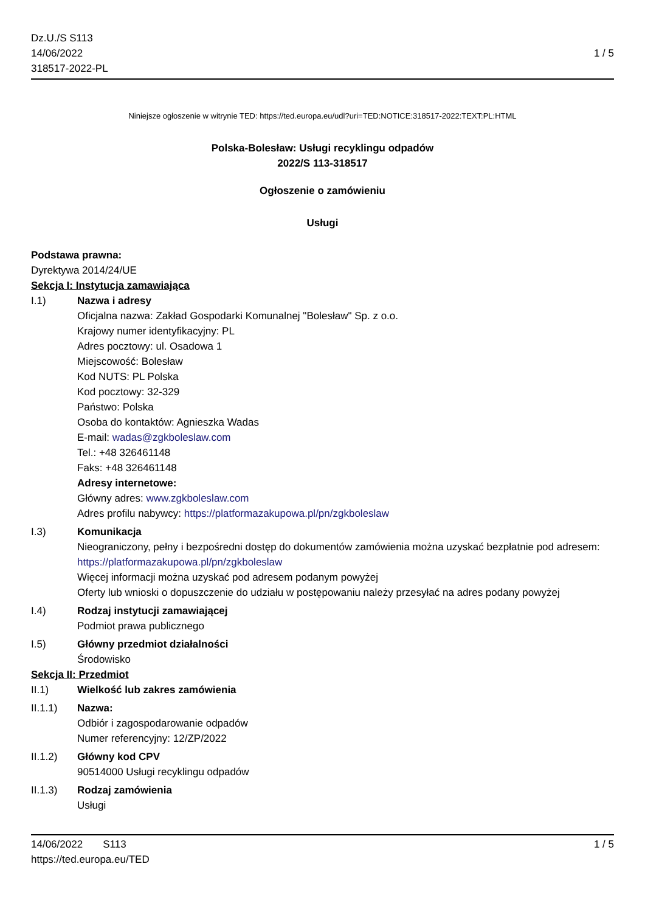Dz.U./S S113
14/06/2022
318517-2022-PL
1 / 5
Niniejsze ogłoszenie w witrynie TED: https://ted.europa.eu/udl?uri=TED:NOTICE:318517-2022:TEXT:PL:HTML
Polska-Bolesław: Usługi recyklingu odpadów
2022/S 113-318517
Ogłoszenie o zamówieniu
Usługi
Podstawa prawna:
Dyrektywa 2014/24/UE
Sekcja I: Instytucja zamawiająca
I.1) Nazwa i adresy
Oficjalna nazwa: Zakład Gospodarki Komunalnej "Bolesław" Sp. z o.o.
Krajowy numer identyfikacyjny: PL
Adres pocztowy: ul. Osadowa 1
Miejscowość: Bolesław
Kod NUTS: PL Polska
Kod pocztowy: 32-329
Państwo: Polska
Osoba do kontaktów: Agnieszka Wadas
E-mail: wadas@zgkboleslaw.com
Tel.: +48 326461148
Faks: +48 326461148
Adresy internetowe:
Główny adres: www.zgkboleslaw.com
Adres profilu nabywcy: https://platformazakupowa.pl/pn/zgkboleslaw
I.3) Komunikacja
Nieograniczony, pełny i bezpośredni dostęp do dokumentów zamówienia można uzyskać bezpłatnie pod adresem: https://platformazakupowa.pl/pn/zgkboleslaw
Więcej informacji można uzyskać pod adresem podanym powyżej
Oferty lub wnioski o dopuszczenie do udziału w postępowaniu należy przesyłać na adres podany powyżej
I.4) Rodzaj instytucji zamawiającej
Podmiot prawa publicznego
I.5) Główny przedmiot działalności
Środowisko
Sekcja II: Przedmiot
II.1) Wielkość lub zakres zamówienia
II.1.1) Nazwa:
Odbiór i zagospodarowanie odpadów
Numer referencyjny: 12/ZP/2022
II.1.2) Główny kod CPV
90514000 Usługi recyklingu odpadów
II.1.3) Rodzaj zamówienia
Usługi
14/06/2022 S113 1 / 5
https://ted.europa.eu/TED